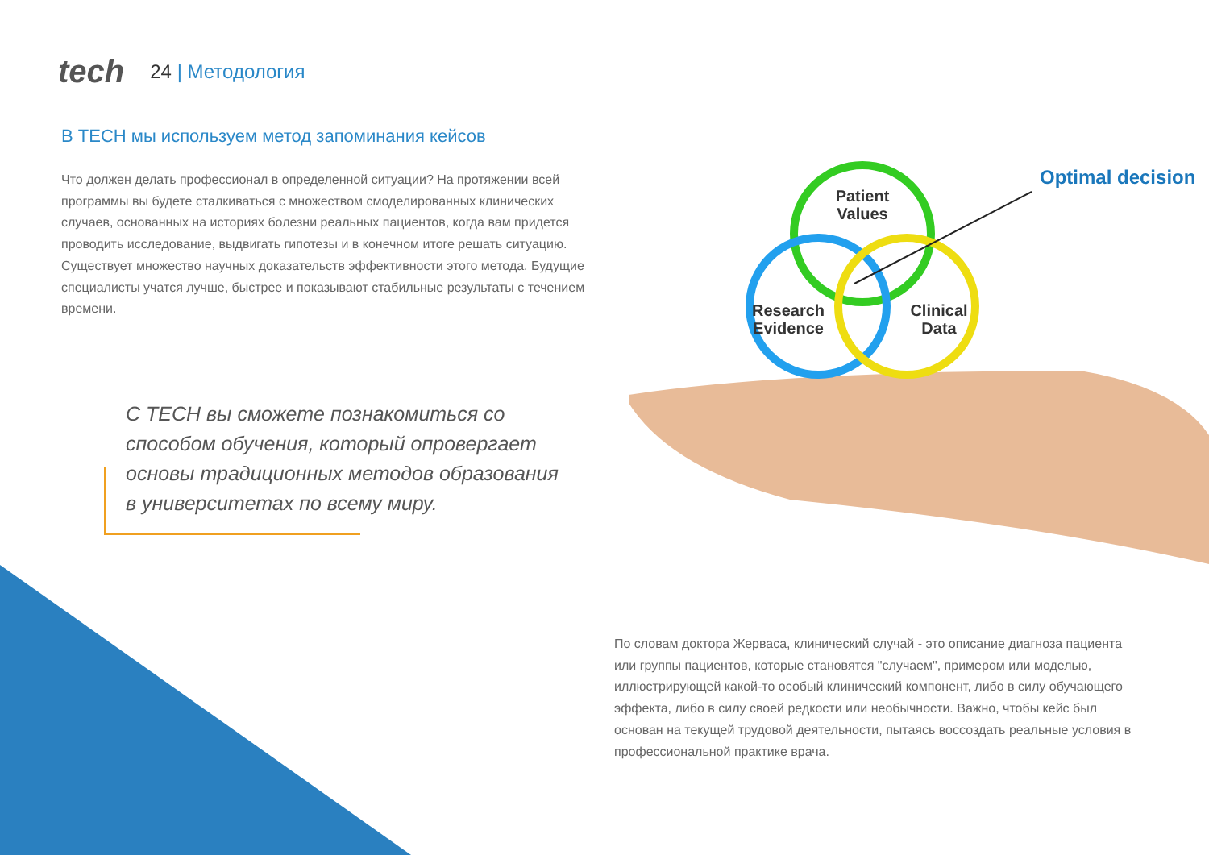tech
24 | Методология
В TECH мы используем метод запоминания кейсов
Что должен делать профессионал в определенной ситуации? На протяжении всей программы вы будете сталкиваться с множеством смоделированных клинических случаев, основанных на историях болезни реальных пациентов, когда вам придется проводить исследование, выдвигать гипотезы и в конечном итоге решать ситуацию. Существует множество научных доказательств эффективности этого метода. Будущие специалисты учатся лучше, быстрее и показывают стабильные результаты с течением времени.
С TECH вы сможете познакомиться со способом обучения, который опровергает основы традиционных методов образования в университетах по всему миру.
Patient
Values
Research
Evidence
Clinical
Data
Optimal decision
По словам доктора Жерваса, клинический случай - это описание диагноза пациента или группы пациентов, которые становятся "случаем", примером или моделью, иллюстрирующей какой-то особый клинический компонент, либо в силу обучающего эффекта, либо в силу своей редкости или необычности. Важно, чтобы кейс был основан на текущей трудовой деятельности, пытаясь воссоздать реальные условия в профессиональной практике врача.